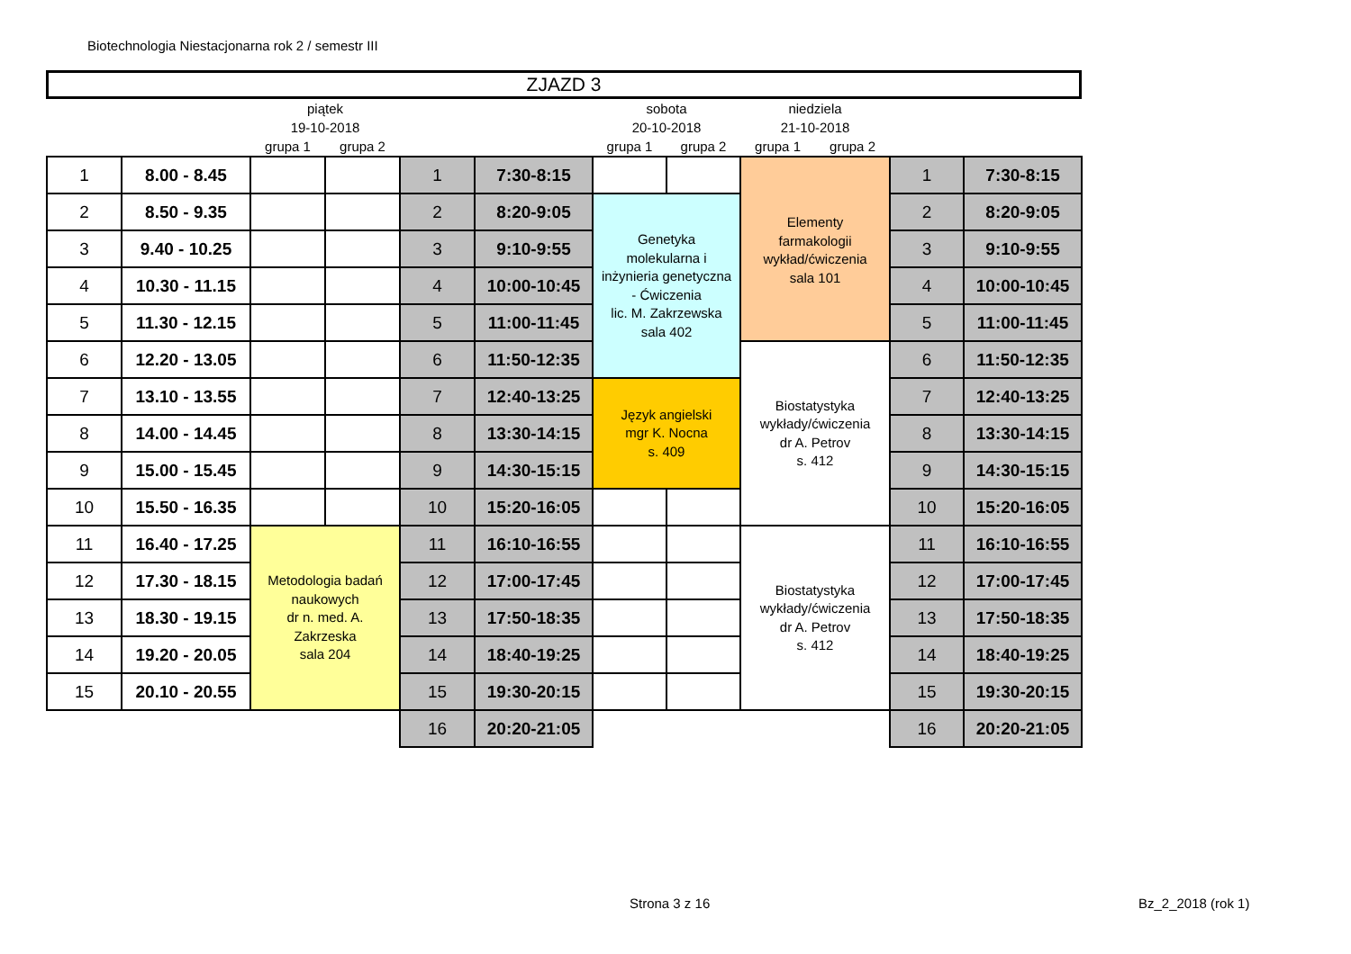Biotechnologia Niestacjonarna rok 2 / semestr III
ZJAZD 3
| | | piątek 19-10-2018 | | | | sobota 20-10-2018 | | niedziela 21-10-2018 | | | |
| --- | --- | --- | --- | --- | --- | --- | --- | --- | --- | --- | --- |
| | | grupa 1 | grupa 2 | | | grupa 1 | grupa 2 | grupa 1 | grupa 2 | | |
| 1 | 8.00 - 8.45 | | | 1 | 7:30-8:15 | | | Elementy farmakologii wykład/ćwiczenia sala 101 | | 1 | 7:30-8:15 |
| 2 | 8.50 - 9.35 | | | 2 | 8:20-9:05 | Genetyka molekularna i inżynieria genetyczna - Ćwiczenia lic. M. Zakrzewska sala 402 | | | | 2 | 8:20-9:05 |
| 3 | 9.40 - 10.25 | | | 3 | 9:10-9:55 | | | | | 3 | 9:10-9:55 |
| 4 | 10.30 - 11.15 | | | 4 | 10:00-10:45 | | | | | 4 | 10:00-10:45 |
| 5 | 11.30 - 12.15 | | | 5 | 11:00-11:45 | | | | | 5 | 11:00-11:45 |
| 6 | 12.20 - 13.05 | | | 6 | 11:50-12:35 | | | Biostatystyka wykłady/ćwiczenia dr A. Petrov s. 412 | | 6 | 11:50-12:35 |
| 7 | 13.10 - 13.55 | | | 7 | 12:40-13:25 | Język angielski mgr K. Nocna s. 409 | | | | 7 | 12:40-13:25 |
| 8 | 14.00 - 14.45 | | | 8 | 13:30-14:15 | | | | | 8 | 13:30-14:15 |
| 9 | 15.00 - 15.45 | | | 9 | 14:30-15:15 | | | | | 9 | 14:30-15:15 |
| 10 | 15.50 - 16.35 | | | 10 | 15:20-16:05 | | | | | 10 | 15:20-16:05 |
| 11 | 16.40 - 17.25 | Metodologia badań naukowych dr n. med. A. Zakrzeska sala 204 | | 11 | 16:10-16:55 | | | Biostatystyka wykłady/ćwiczenia dr A. Petrov s. 412 | | 11 | 16:10-16:55 |
| 12 | 17.30 - 18.15 | | | 12 | 17:00-17:45 | | | | | 12 | 17:00-17:45 |
| 13 | 18.30 - 19.15 | | | 13 | 17:50-18:35 | | | | | 13 | 17:50-18:35 |
| 14 | 19.20 - 20.05 | | | 14 | 18:40-19:25 | | | | | 14 | 18:40-19:25 |
| 15 | 20.10 - 20.55 | | | 15 | 19:30-20:15 | | | | | 15 | 19:30-20:15 |
| | | | | 16 | 20:20-21:05 | | | | | 16 | 20:20-21:05 |
Strona 3 z 16 Bz_2_2018 (rok 1)